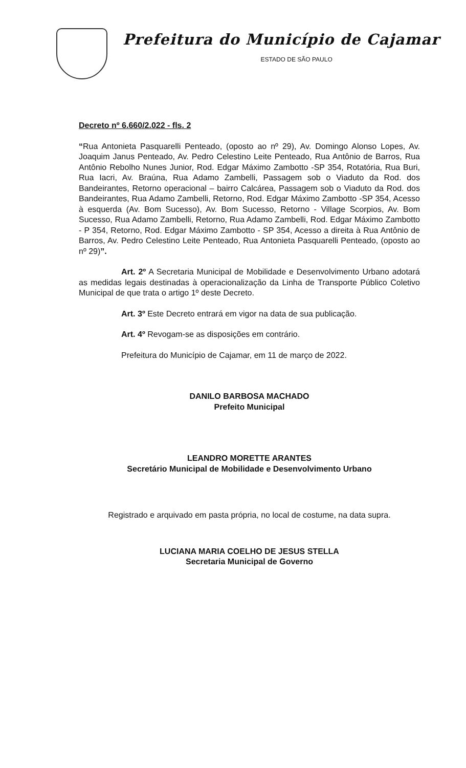Prefeitura do Município de Cajamar
ESTADO DE SÃO PAULO
Decreto nº 6.660/2.022 - fls. 2
“Rua Antonieta Pasquarelli Penteado, (oposto ao nº 29), Av. Domingo Alonso Lopes, Av. Joaquim Janus Penteado, Av. Pedro Celestino Leite Penteado, Rua Antônio de Barros, Rua Antônio Rebolho Nunes Junior, Rod. Edgar Máximo Zambotto -SP 354, Rotatória, Rua Buri, Rua Iacri, Av. Braúna, Rua Adamo Zambelli, Passagem sob o Viaduto da Rod. dos Bandeirantes, Retorno operacional – bairro Calcárea, Passagem sob o Viaduto da Rod. dos Bandeirantes, Rua Adamo Zambelli, Retorno, Rod. Edgar Máximo Zambotto -SP 354, Acesso à esquerda (Av. Bom Sucesso), Av. Bom Sucesso, Retorno - Village Scorpios, Av. Bom Sucesso, Rua Adamo Zambelli, Retorno, Rua Adamo Zambelli, Rod. Edgar Máximo Zambotto - P 354, Retorno, Rod. Edgar Máximo Zambotto - SP 354, Acesso a direita à Rua Antônio de Barros, Av. Pedro Celestino Leite Penteado, Rua Antonieta Pasquarelli Penteado, (oposto ao nº 29)”.
Art. 2º A Secretaria Municipal de Mobilidade e Desenvolvimento Urbano adotará as medidas legais destinadas à operacionalização da Linha de Transporte Público Coletivo Municipal de que trata o artigo 1º deste Decreto.
Art. 3º Este Decreto entrará em vigor na data de sua publicação.
Art. 4º Revogam-se as disposições em contrário.
Prefeitura do Município de Cajamar, em 11 de março de 2022.
DANILO BARBOSA MACHADO
Prefeito Municipal
LEANDRO MORETTE ARANTES
Secretário Municipal de Mobilidade e Desenvolvimento Urbano
Registrado e arquivado em pasta própria, no local de costume, na data supra.
LUCIANA MARIA COELHO DE JESUS STELLA
Secretaria Municipal de Governo